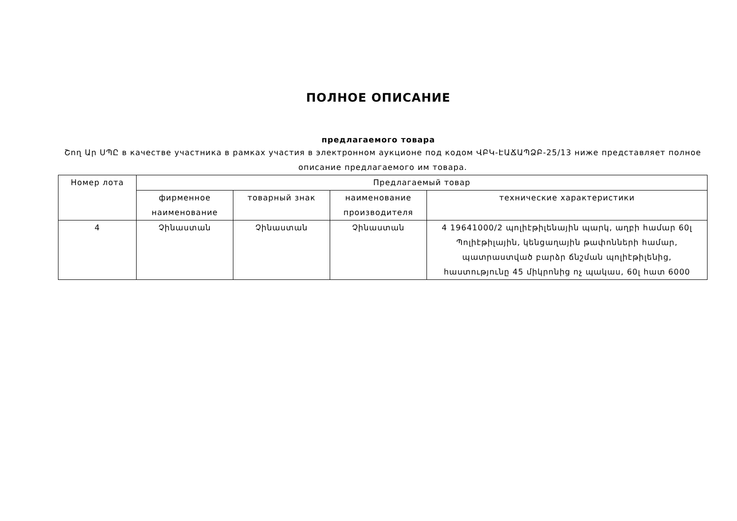ПОЛНОЕ ОПИСАНИЕ
предлагаемого товара
Շող Ար ՍՊԸ в качестве участника в рамках участия в электронном аукционе под кодом ՎԲԿ-ԷԱՃԱՊՁԲ-25/13 ниже представляет полное описание предлагаемого им товара.
| Номер лота | Предлагаемый товар | | | |
| --- | --- | --- | --- | --- |
| | фирменное наименование | товарный знак | наименование производителя | технические характеристики |
| 4 | Չինաստան | Չինաստան | Չինաստան | 4 19641000/2 պոլիէթիլենային պարկ, աղբի համար 60լ Պոլիէթիլային, կենցաղային թափոնների համար, պատրաստված բարձր ճնշման պոլիէթիլենից, հաստությունը 45 միկրոնից ոչ պակաս, 60լ հատ 6000 |